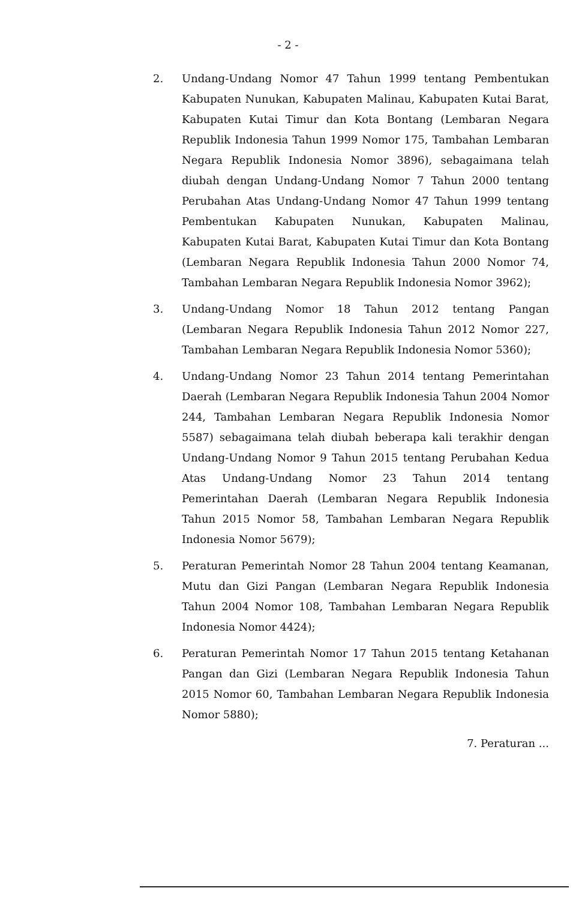- 2 -
2. Undang-Undang Nomor 47 Tahun 1999 tentang Pembentukan Kabupaten Nunukan, Kabupaten Malinau, Kabupaten Kutai Barat, Kabupaten Kutai Timur dan Kota Bontang (Lembaran Negara Republik Indonesia Tahun 1999 Nomor 175, Tambahan Lembaran Negara Republik Indonesia Nomor 3896), sebagaimana telah diubah dengan Undang-Undang Nomor 7 Tahun 2000 tentang Perubahan Atas Undang-Undang Nomor 47 Tahun 1999 tentang Pembentukan Kabupaten Nunukan, Kabupaten Malinau, Kabupaten Kutai Barat, Kabupaten Kutai Timur dan Kota Bontang (Lembaran Negara Republik Indonesia Tahun 2000 Nomor 74, Tambahan Lembaran Negara Republik Indonesia Nomor 3962);
3. Undang-Undang Nomor 18 Tahun 2012 tentang Pangan (Lembaran Negara Republik Indonesia Tahun 2012 Nomor 227, Tambahan Lembaran Negara Republik Indonesia Nomor 5360);
4. Undang-Undang Nomor 23 Tahun 2014 tentang Pemerintahan Daerah (Lembaran Negara Republik Indonesia Tahun 2004 Nomor 244, Tambahan Lembaran Negara Republik Indonesia Nomor 5587) sebagaimana telah diubah beberapa kali terakhir dengan Undang-Undang Nomor 9 Tahun 2015 tentang Perubahan Kedua Atas Undang-Undang Nomor 23 Tahun 2014 tentang Pemerintahan Daerah (Lembaran Negara Republik Indonesia Tahun 2015 Nomor 58, Tambahan Lembaran Negara Republik Indonesia Nomor 5679);
5. Peraturan Pemerintah Nomor 28 Tahun 2004 tentang Keamanan, Mutu dan Gizi Pangan (Lembaran Negara Republik Indonesia Tahun 2004 Nomor 108, Tambahan Lembaran Negara Republik Indonesia Nomor 4424);
6. Peraturan Pemerintah Nomor 17 Tahun 2015 tentang Ketahanan Pangan dan Gizi (Lembaran Negara Republik Indonesia Tahun 2015 Nomor 60, Tambahan Lembaran Negara Republik Indonesia Nomor 5880);
7. Peraturan ...